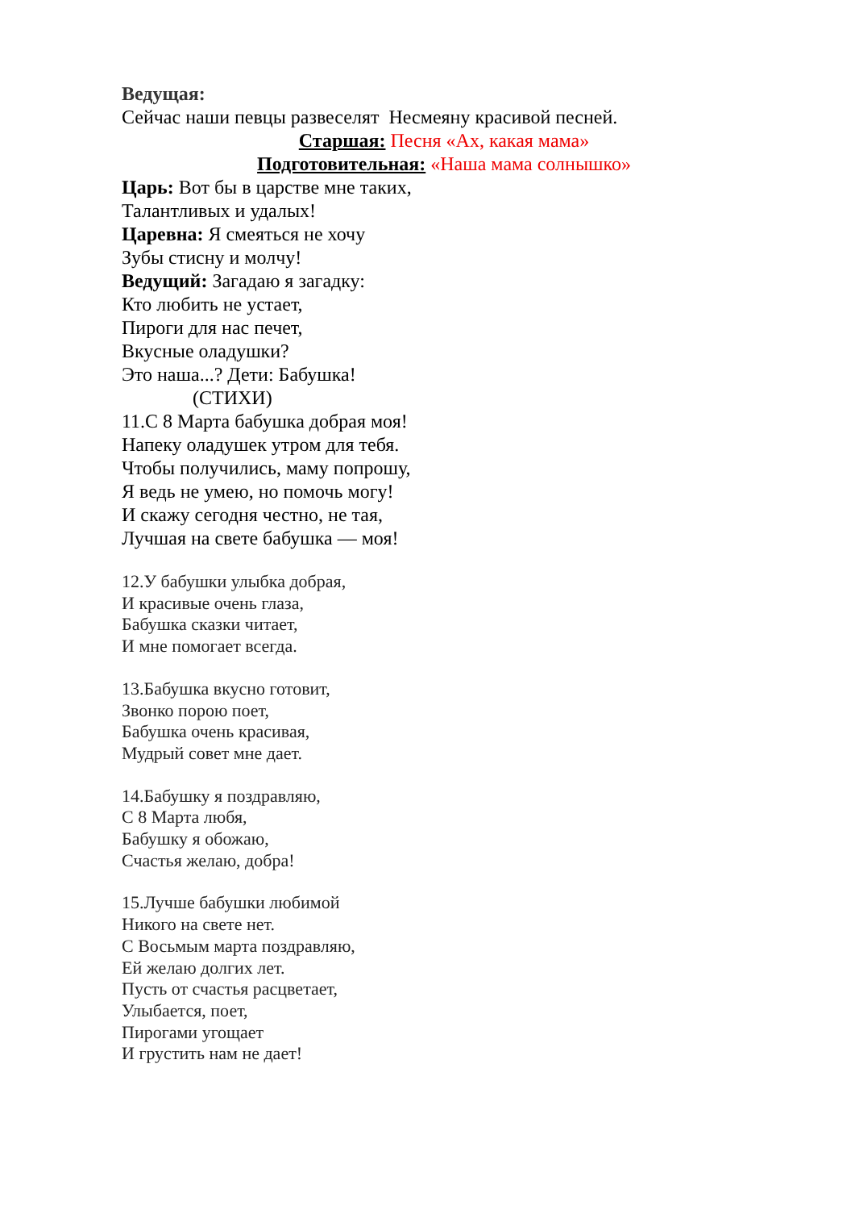Ведущая:
Сейчас наши певцы развеселят Несмеяну красивой песней.
Старшая: Песня «Ах, какая мама»
Подготовительная: «Наша мама солнышко»
Царь: Вот бы в царстве мне таких,
Талантливых и удалых!
Царевна: Я смеяться не хочу
Зубы стисну и молчу!
Ведущий: Загадаю я загадку:
Кто любить не устает,
Пироги для нас печет,
Вкусные оладушки?
Это наша...? Дети: Бабушка!
(СТИХИ)
11.С 8 Марта бабушка добрая моя!
Напеку оладушек утром для тебя.
Чтобы получились, маму попрошу,
Я ведь не умею, но помочь могу!
И скажу сегодня честно, не тая,
Лучшая на свете бабушка — моя!
12.У бабушки улыбка добрая,
И красивые очень глаза,
Бабушка сказки читает,
И мне помогает всегда.
13.Бабушка вкусно готовит,
Звонко порою поет,
Бабушка очень красивая,
Мудрый совет мне дает.
14.Бабушку я поздравляю,
С 8 Марта любя,
Бабушку я обожаю,
Счастья желаю, добра!
15.Лучше бабушки любимой
Никого на свете нет.
С Восьмым марта поздравляю,
Ей желаю долгих лет.
Пусть от счастья расцветает,
Улыбается, поет,
Пирогами угощает
И грустить нам не дает!